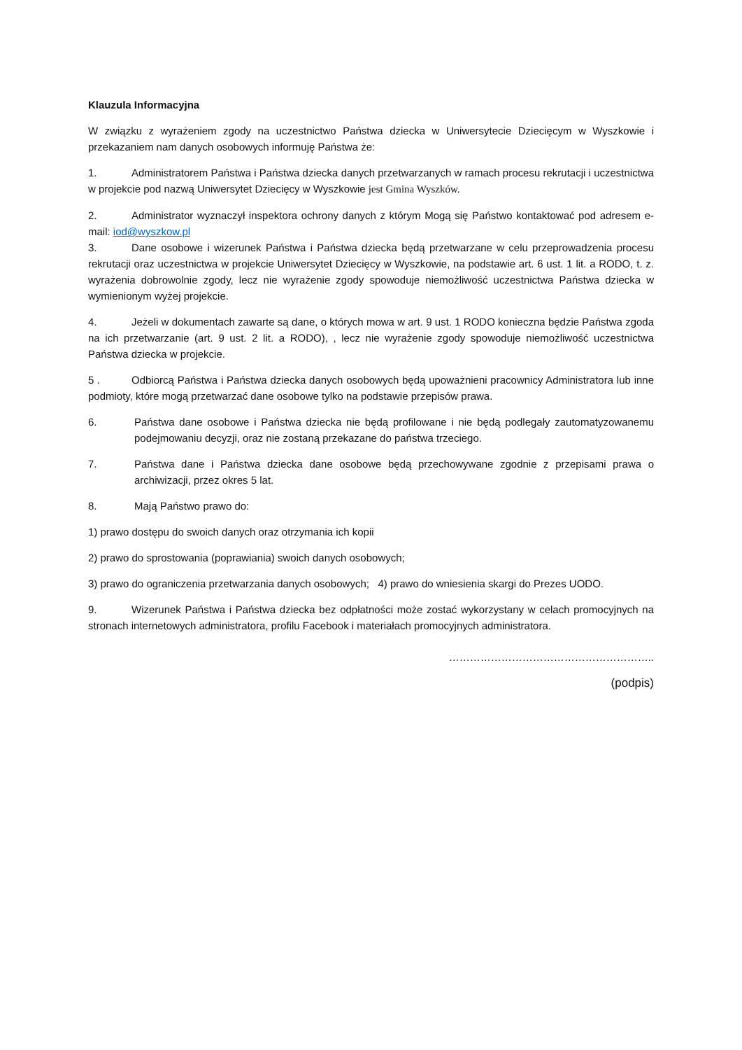Klauzula Informacyjna
W związku z wyrażeniem zgody na uczestnictwo Państwa dziecka w Uniwersytecie Dziecięcym w Wyszkowie i przekazaniem nam danych osobowych informuję Państwa że:
1. Administratorem Państwa i Państwa dziecka danych przetwarzanych w ramach procesu rekrutacji i uczestnictwa w projekcie pod nazwą Uniwersytet Dziecięcy w Wyszkowie jest Gmina Wyszków.
2. Administrator wyznaczył inspektora ochrony danych z którym Mogą się Państwo kontaktować pod adresem e-mail: iod@wyszkow.pl
3. Dane osobowe i wizerunek Państwa i Państwa dziecka będą przetwarzane w celu przeprowadzenia procesu rekrutacji oraz uczestnictwa w projekcie Uniwersytet Dziecięcy w Wyszkowie, na podstawie art. 6 ust. 1 lit. a RODO, t. z. wyrażenia dobrowolnie zgody, lecz nie wyrażenie zgody spowoduje niemożliwość uczestnictwa Państwa dziecka w wymienionym wyżej projekcie.
4. Jeżeli w dokumentach zawarte są dane, o których mowa w art. 9 ust. 1 RODO konieczna będzie Państwa zgoda na ich przetwarzanie (art. 9 ust. 2 lit. a RODO), , lecz nie wyrażenie zgody spowoduje niemożliwość uczestnictwa Państwa dziecka w projekcie.
5 . Odbiorcą Państwa i Państwa dziecka danych osobowych będą upoważnieni pracownicy Administratora lub inne podmioty, które mogą przetwarzać dane osobowe tylko na podstawie przepisów prawa.
6. Państwa dane osobowe i Państwa dziecka nie będą profilowane i nie będą podlegały zautomatyzowanemu podejmowaniu decyzji, oraz nie zostaną przekazane do państwa trzeciego.
7. Państwa dane i Państwa dziecka dane osobowe będą przechowywane zgodnie z przepisami prawa o archiwizacji, przez okres 5 lat.
8. Mają Państwo prawo do:
1) prawo dostępu do swoich danych oraz otrzymania ich kopii
2) prawo do sprostowania (poprawiania) swoich danych osobowych;
3) prawo do ograniczenia przetwarzania danych osobowych; 4) prawo do wniesienia skargi do Prezes UODO.
9. Wizerunek Państwa i Państwa dziecka bez odpłatności może zostać wykorzystany w celach promocyjnych na stronach internetowych administratora, profilu Facebook i materiałach promocyjnych administratora.
…………………………………………………..
(podpis)